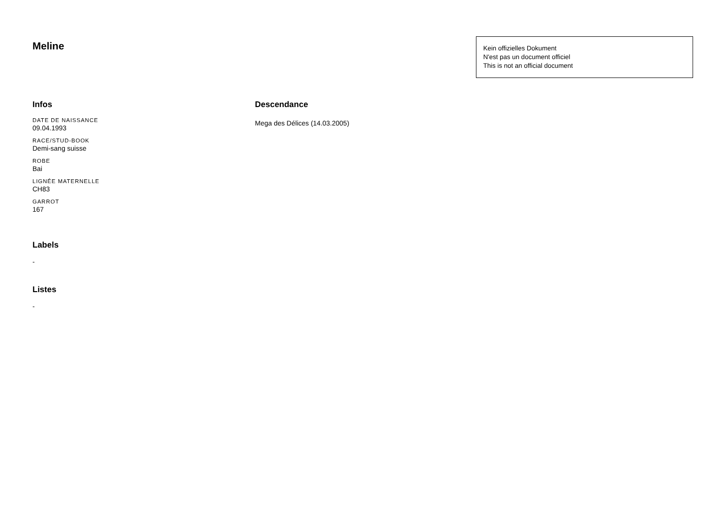Meline
Kein offizielles Dokument
N'est pas un document officiel
This is not an official document
Infos
DATE DE NAISSANCE
09.04.1993
RACE/STUD-BOOK
Demi-sang suisse
ROBE
Bai
LIGNÉE MATERNELLE
CH83
GARROT
167
Labels
-
Listes
-
Descendance
Mega des Délices (14.03.2005)